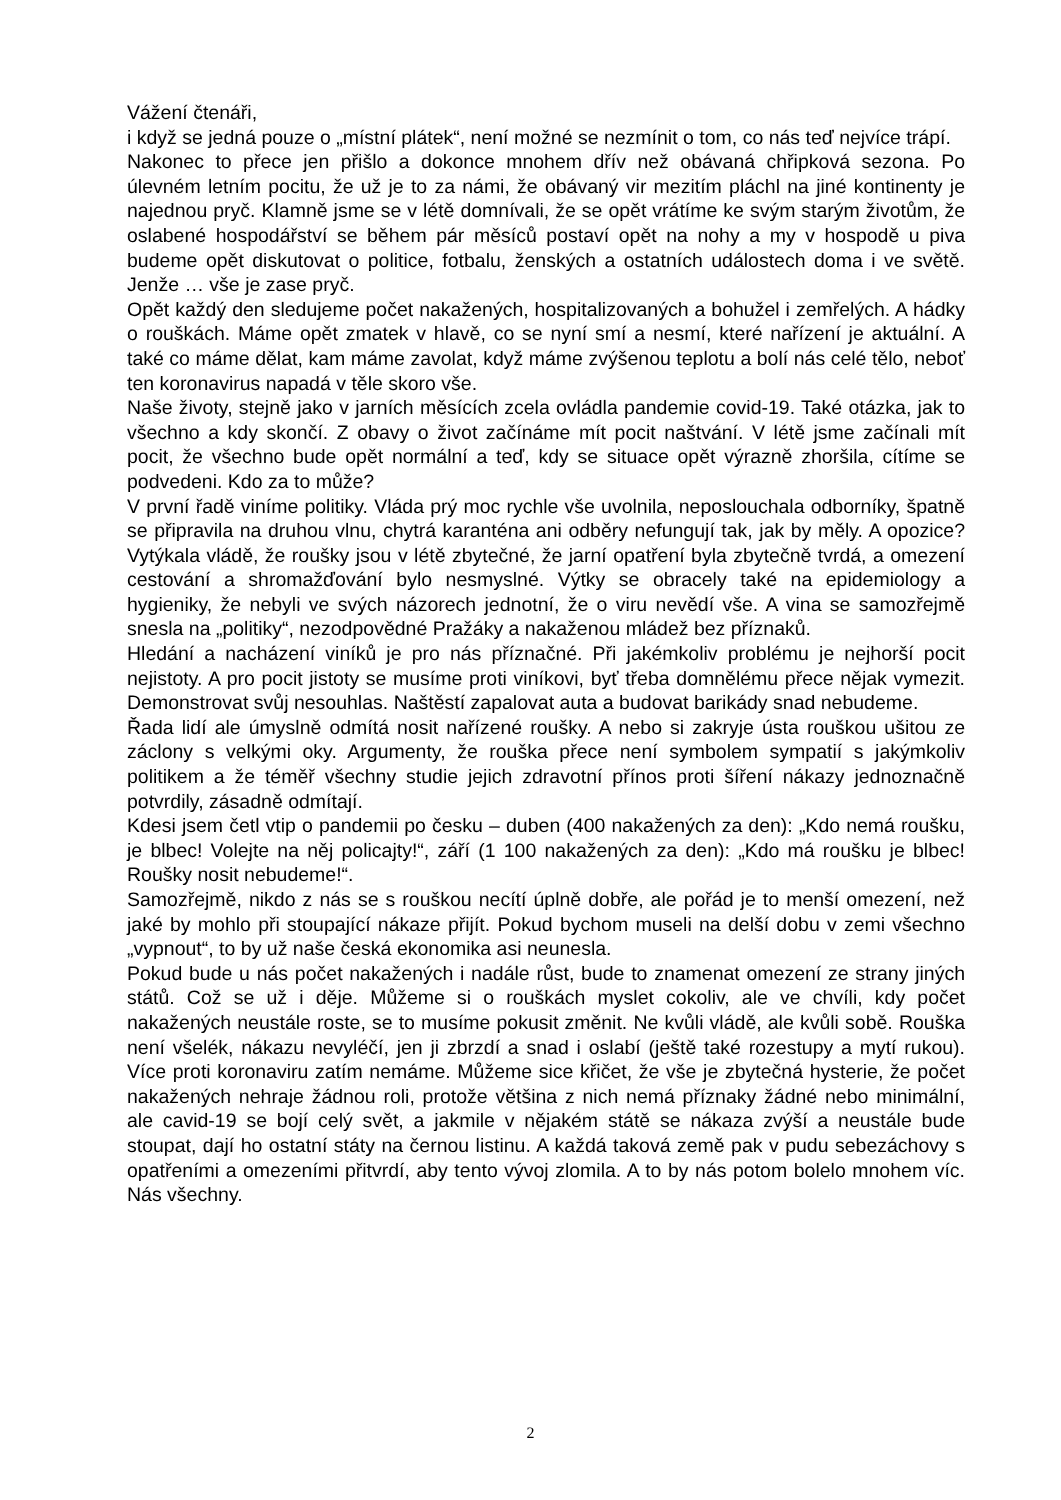Vážení čtenáři,
i když se jedná pouze o „místní plátek“, není možné se nezmínit o tom, co nás teď nejvíce trápí.
Nakonec to přece jen přišlo a dokonce mnohem dřív než obávaná chřipková sezona. Po úlevném letním pocitu, že už je to za námi, že obávaný vir mezitím pláchl na jiné kontinenty je najednou pryč. Klamně jsme se v létě domnívali, že se opět vrátíme ke svým starým životům, že oslabené hospodářství se během pár měsíců postaví opět na nohy a my v hospodě u piva budeme opět diskutovat o politice, fotbalu, ženských a ostatních událostech doma i ve světě. Jenže … vše je zase pryč.
Opět každý den sledujeme počet nakažených, hospitalizovaných a bohužel i zemřelých. A hádky o rouškách. Máme opět zmatek v hlavě, co se nyní smí a nesmí, které nařízení je aktuální. A také co máme dělat, kam máme zavolat, když máme zvýšenou teplotu a bolí nás celé tělo, neboť ten koronavirus napadá v těle skoro vše.
Naše životy, stejně jako v jarních měsících zcela ovládla pandemie covid-19. Také otázka, jak to všechno a kdy skončí. Z obavy o život začínáme mít pocit naštvání. V létě jsme začínali mít pocit, že všechno bude opět normální a teď, kdy se situace opět výrazně zhoršila, cítíme se podvedeni. Kdo za to může?
V první řadě viníme politiky. Vláda prý moc rychle vše uvolnila, neposlouchala odborníky, špatně se připravila na druhou vlnu, chytrá karanténa ani odběry nefungují tak, jak by měly. A opozice? Vytýkala vládě, že roušky jsou v létě zbytečné, že jarní opatření byla zbytečně tvrdá, a omezení cestování a shromažďování bylo nesmyslné. Výtky se obracely také na epidemiology a hygieniky, že nebyli ve svých názorech jednotní, že o viru nevědí vše. A vina se samozřejmě snesla na „politiky“, nezodpovědné Pražáky a nakaženou mládež bez příznaků.
Hledání a nacházení viníků je pro nás příznačné. Při jakémkoliv problému je nejhorší pocit nejistoty. A pro pocit jistoty se musíme proti viníkovi, byť třeba domnělému přece nějak vymezit. Demonstrovat svůj nesouhlas. Naštěstí zapalovat auta a budovat barikády snad nebudeme.
Řada lidí ale úmyslně odmítá nosit nařízené roušky. A nebo si zakryje ústa rouškou ušitou ze záclony s velkými oky. Argumenty, že rouška přece není symbolem sympatií s jakýmkoliv politikem a že téměř všechny studie jejich zdravotní přínos proti šíření nákazy jednoznačně potvrdily, zásadně odmítají.
Kdesi jsem četl vtip o pandemii po česku – duben (400 nakažených za den): „Kdo nemá roušku, je blbec! Volejte na něj policajty!“, září (1 100 nakažených za den): „Kdo má roušku je blbec! Roušky nosit nebudeme!“.
Samozřejmě, nikdo z nás se s rouškou necítí úplně dobře, ale pořád je to menší omezení, než jaké by mohlo při stoupající nákaze přijít. Pokud bychom museli na delší dobu v zemi všechno „vypnout“, to by už naše česká ekonomika asi neunesla.
Pokud bude u nás počet nakažených i nadále růst, bude to znamenat omezení ze strany jiných států. Což se už i děje. Můžeme si o rouškách myslet cokoliv, ale ve chvíli, kdy počet nakažených neustále roste, se to musíme pokusit změnit. Ne kvůli vládě, ale kvůli sobě. Rouška není všelék, nákazu nevyléčí, jen ji zbrzdí a snad i oslabí (ještě také rozestupy a mytí rukou). Více proti koronaviru zatím nemáme. Můžeme sice křičet, že vše je zbytečná hysterie, že počet nakažených nehraje žádnou roli, protože většina z nich nemá příznaky žádné nebo minimální, ale cavid-19 se bojí celý svět, a jakmile v nějakém státě se nákaza zvýší a neustále bude stoupat, dají ho ostatní státy na černou listinu. A každá taková země pak v pudu sebezáchovy s opatřeními a omezeními přitvrdí, aby tento vývoj zlomila. A to by nás potom bolelo mnohem víc. Nás všechny.
2